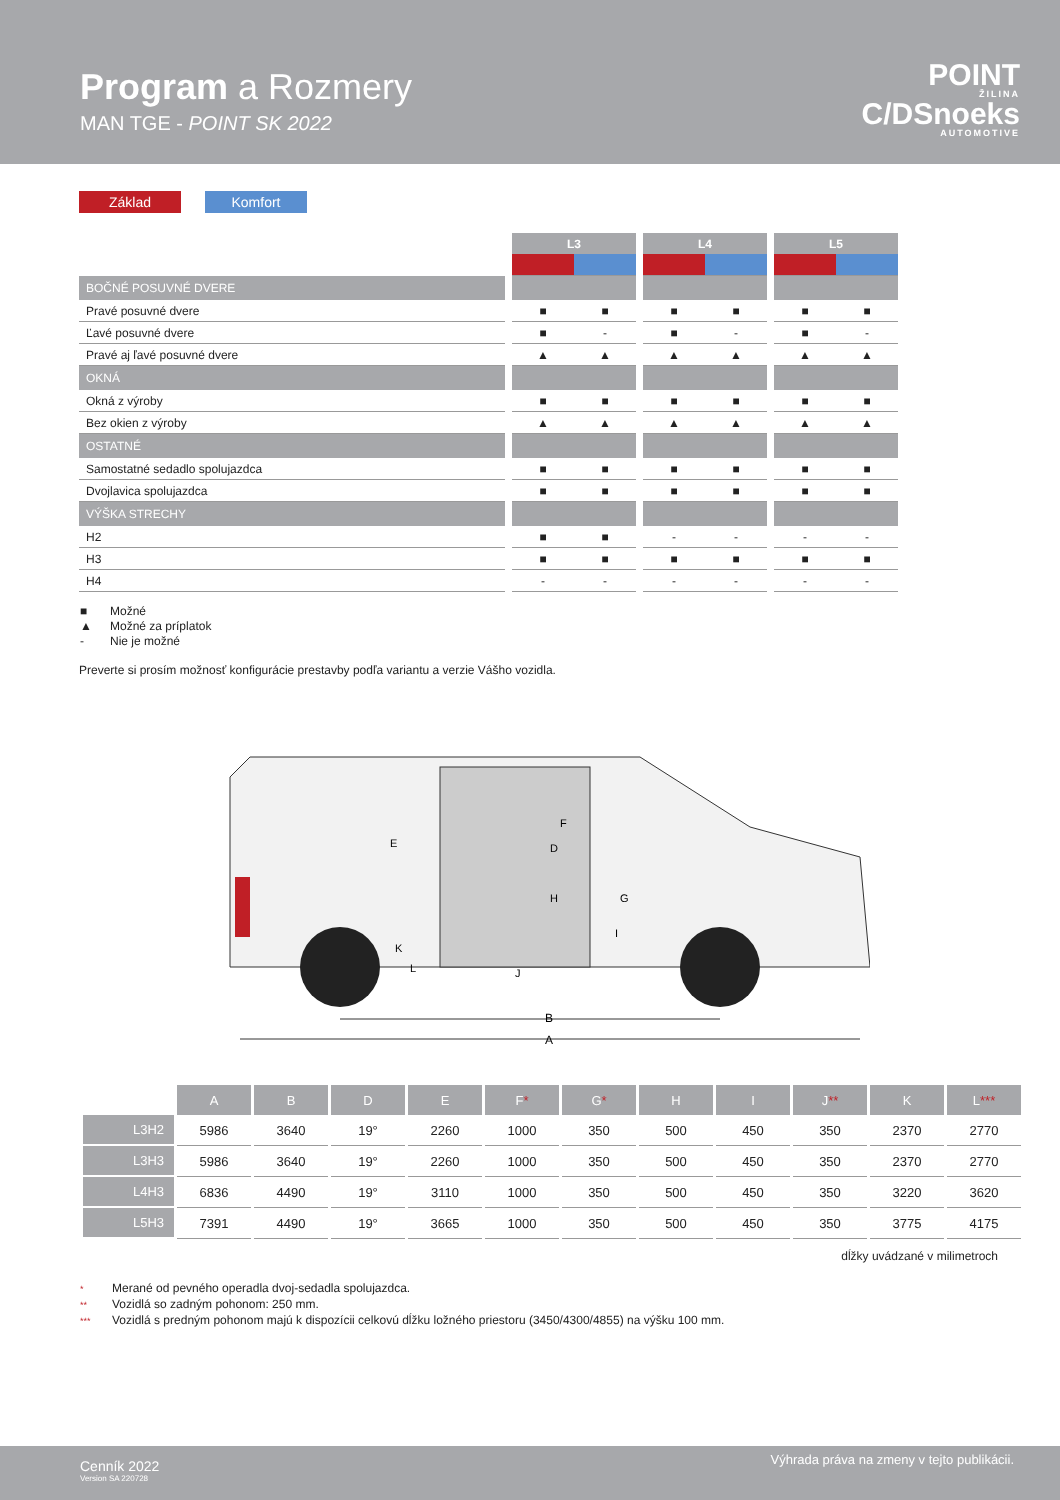Program a Rozmery
MAN TGE - POINT SK 2022
POINT
ŽILINA
C/DSnoeks
AUTOMOTIVE
Základ Komfort
| | | L3 | | | L4 | | | L5 | |
| BOČNÉ POSUVNÉ DVERE | | | | | | | | | |
| Pravé posuvné dvere | | ■ | ■ | | ■ | ■ | | ■ | ■ |
| Ľavé posuvné dvere | | ■ | - | | ■ | - | | ■ | - |
| Pravé aj ľavé posuvné dvere | | ▲ | ▲ | | ▲ | ▲ | | ▲ | ▲ |
| OKNÁ | | | | | | | | | |
| Okná z výroby | | ■ | ■ | | ■ | ■ | | ■ | ■ |
| Bez okien z výroby | | ▲ | ▲ | | ▲ | ▲ | | ▲ | ▲ |
| OSTATNÉ | | | | | | | | | |
| Samostatné sedadlo spolujazdca | | ■ | ■ | | ■ | ■ | | ■ | ■ |
| Dvojlavica spolujazdca | | ■ | ■ | | ■ | ■ | | ■ | ■ |
| VÝŠKA STRECHY | | | | | | | | | |
| H2 | | ■ | ■ | | - | - | | - | - |
| H3 | | ■ | ■ | | ■ | ■ | | ■ | ■ |
| H4 | | - | - | | - | - | | - | - |
■ Možné
▲ Možné za príplatok
- Nie je možné
Preverte si prosím možnosť konfigurácie prestavby podľa variantu a verzie Vášho vozidla.
B
A
E
F
D
H
G
I
J
K
L
| | A | B | D | E | F * | G * | H | I | J ** | K | L *** |
| --- | --- | --- | --- | --- | --- | --- | --- | --- | --- | --- | --- |
| L3H2 | 5986 | 3640 | 19° | 2260 | 1000 | 350 | 500 | 450 | 350 | 2370 | 2770 |
| L3H3 | 5986 | 3640 | 19° | 2260 | 1000 | 350 | 500 | 450 | 350 | 2370 | 2770 |
| L4H3 | 6836 | 4490 | 19° | 3110 | 1000 | 350 | 500 | 450 | 350 | 3220 | 3620 |
| L5H3 | 7391 | 4490 | 19° | 3665 | 1000 | 350 | 500 | 450 | 350 | 3775 | 4175 |
dĺžky uvádzané v milimetroch
* Merané od pevného operadla dvoj-sedadla spolujazdca.
** Vozidlá so zadným pohonom: 250 mm.
*** Vozidlá s predným pohonom majú k dispozícii celkovú dĺžku ložného priestoru (3450/4300/4855) na výšku 100 mm.
Cenník 2022
Version SA 220728
Výhrada práva na zmeny v tejto publikácii.